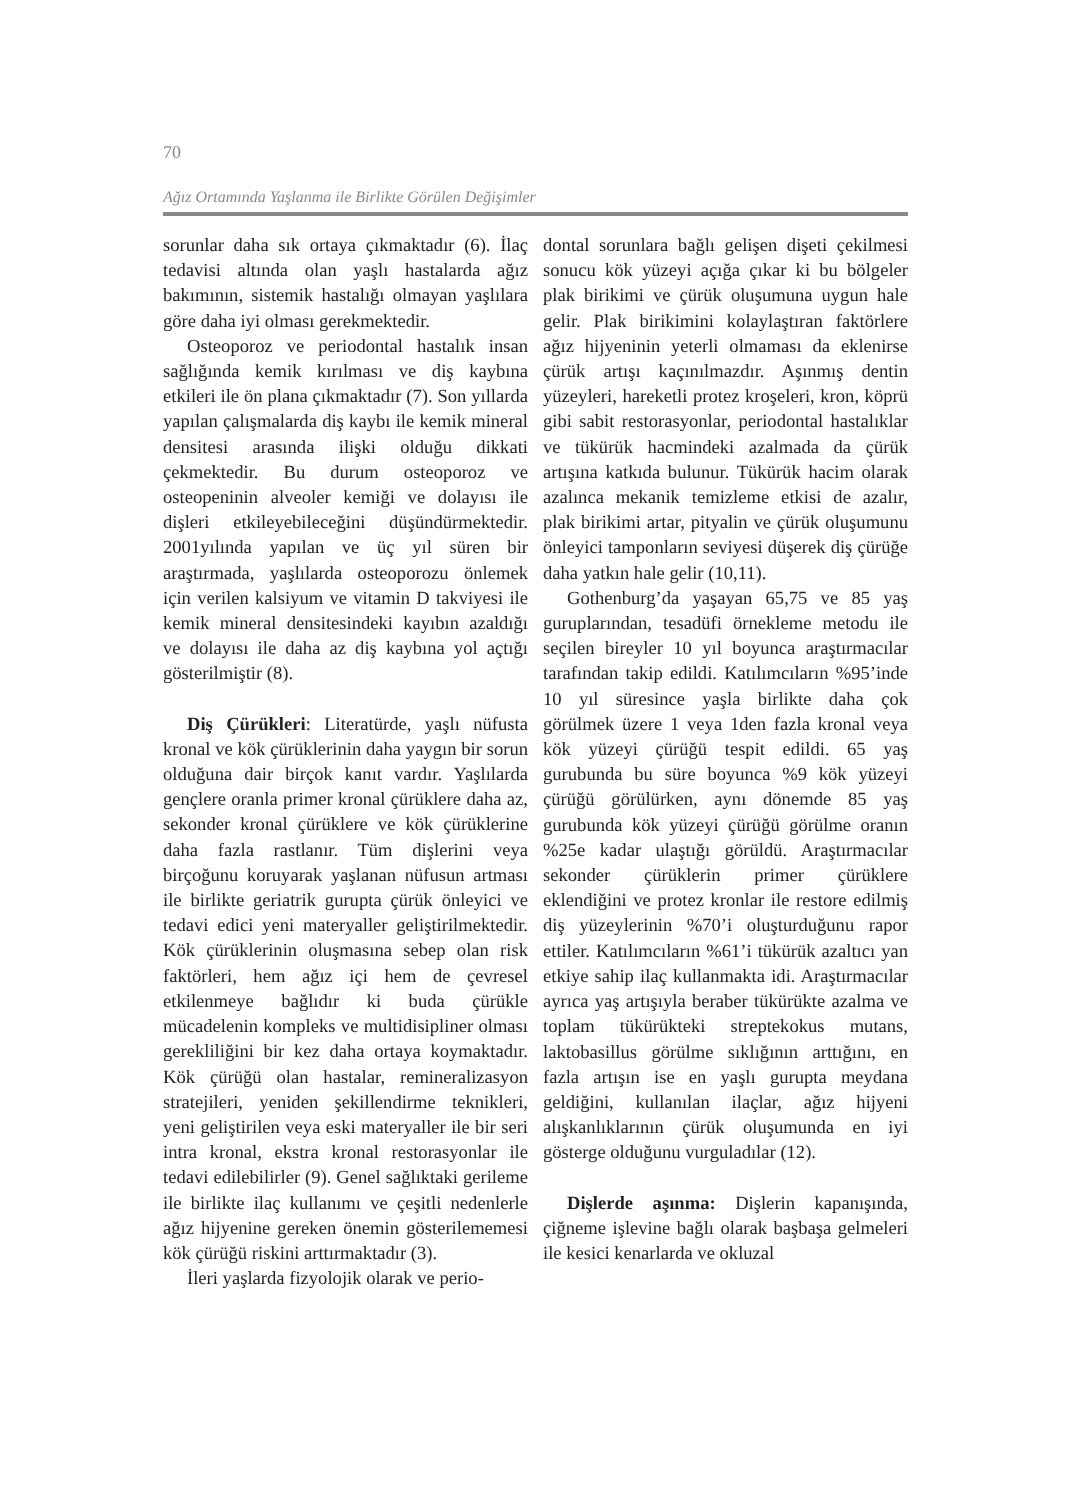70
Ağız Ortamında Yaşlanma ile Birlikte Görülen Değişimler
sorunlar daha sık ortaya çıkmaktadır (6). İlaç tedavisi altında olan yaşlı hastalarda ağız bakımının, sistemik hastalığı olmayan yaşlılara göre daha iyi olması gerekmektedir.
Osteoporoz ve periodontal hastalık insan sağlığında kemik kırılması ve diş kaybına etkileri ile ön plana çıkmaktadır (7). Son yıllarda yapılan çalışmalarda diş kaybı ile kemik mineral densitesi arasında ilişki olduğu dikkati çekmektedir. Bu durum osteoporoz ve osteopeninin alveoler kemiği ve dolayısı ile dişleri etkileyebileceğini düşündürmektedir. 2001yılında yapılan ve üç yıl süren bir araştırmada, yaşlılarda osteoporozu önlemek için verilen kalsiyum ve vitamin D takviyesi ile kemik mineral densitesindeki kayıbın azaldığı ve dolayısı ile daha az diş kaybına yol açtığı gösterilmiştir (8).
Diş Çürükleri: Literatürde, yaşlı nüfusta kronal ve kök çürüklerinin daha yaygın bir sorun olduğuna dair birçok kanıt vardır. Yaşlılarda gençlere oranla primer kronal çürüklere daha az, sekonder kronal çürüklere ve kök çürüklerine daha fazla rastlanır. Tüm dişlerini veya birçoğunu koruyarak yaşlanan nüfusun artması ile birlikte geriatrik gurupta çürük önleyici ve tedavi edici yeni materyaller geliştirilmektedir. Kök çürüklerinin oluşmasına sebep olan risk faktörleri, hem ağız içi hem de çevresel etkilenmeye bağlıdır ki buda çürükle mücadelenin kompleks ve multidisipliner olması gerekliliğini bir kez daha ortaya koymaktadır. Kök çürüğü olan hastalar, remineralizasyon stratejileri, yeniden şekillendirme teknikleri, yeni geliştirilen veya eski materyaller ile bir seri intra kronal, ekstra kronal restorasyonlar ile tedavi edilebilirler (9). Genel sağlıktaki gerileme ile birlikte ilaç kullanımı ve çeşitli nedenlerle ağız hijyenine gereken önemin gösterilememesi kök çürüğü riskini arttırmaktadır (3).
İleri yaşlarda fizyolojik olarak ve perio-
dontal sorunlara bağlı gelişen dişeti çekilmesi sonucu kök yüzeyi açığa çıkar ki bu bölgeler plak birikimi ve çürük oluşumuna uygun hale gelir. Plak birikimini kolaylaştıran faktörlere ağız hijyeninin yeterli olmaması da eklenirse çürük artışı kaçınılmazdır. Aşınmış dentin yüzeyleri, hareketli protez kroşeleri, kron, köprü gibi sabit restorasyonlar, periodontal hastalıklar ve tükürük hacmindeki azalmada da çürük artışına katkıda bulunur. Tükürük hacim olarak azalınca mekanik temizleme etkisi de azalır, plak birikimi artar, pityalin ve çürük oluşumunu önleyici tamponların seviyesi düşerek diş çürüğe daha yatkın hale gelir (10,11).
Gothenburg’da yaşayan 65,75 ve 85 yaş guruplarından, tesadüfi örnekleme metodu ile seçilen bireyler 10 yıl boyunca araştırmacılar tarafından takip edildi. Katılımcıların %95’inde 10 yıl süresince yaşla birlikte daha çok görülmek üzere 1 veya 1den fazla kronal veya kök yüzeyi çürüğü tespit edildi. 65 yaş gurubunda bu süre boyunca %9 kök yüzeyi çürüğü görülürken, aynı dönemde 85 yaş gurubunda kök yüzeyi çürüğü görülme oranın %25e kadar ulaştığı görüldü. Araştırmacılar sekonder çürüklerin primer çürüklere eklendiğini ve protez kronlar ile restore edilmiş diş yüzeylerinin %70’i oluşturduğunu rapor ettiler. Katılımcıların %61’i tükürük azaltıcı yan etkiye sahip ilaç kullanmakta idi. Araştırmacılar ayrıca yaş artışıyla beraber tükürükte azalma ve toplam tükürükteki streptekokus mutans, laktobasillus görülme sıklığının arttığını, en fazla artışın ise en yaşlı gurupta meydana geldiğini, kullanılan ilaçlar, ağız hijyeni alışkanlıklarının çürük oluşumunda en iyi gösterge olduğunu vurguladılar (12).
Dişlerde aşınma: Dişlerin kapanışında, çiğneme işlevine bağlı olarak başbaşa gelmeleri ile kesici kenarlarda ve okluzal